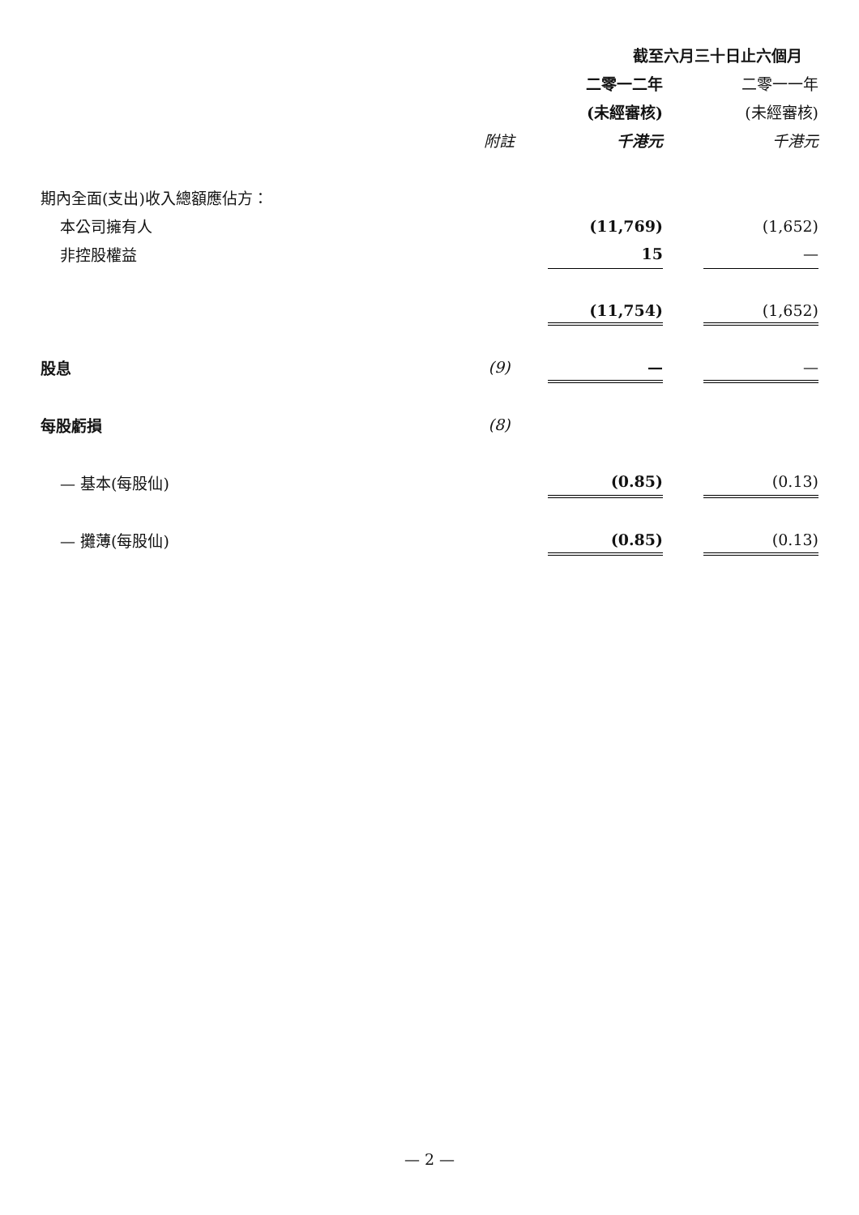| | | 截至六月三十日止六個月 | | |
| | | 二零一二年 | | 二零一一年 |
| | | (未經審核) | | (未經審核) |
| | 附註 | 千港元 | | 千港元 |
| 期內全面(支出)收入總額應佔方： | | | | |
| 本公司擁有人 | | (11,769) | | (1,652) |
| 非控股權益 | | 15 | | — |
| | | (11,754) | | (1,652) |
| 股息 | (9) | — | | — |
| 每股虧損 | (8) | | | |
| — 基本(每股仙) | | (0.85) | | (0.13) |
| — 攤薄(每股仙) | | (0.85) | | (0.13) |
— 2 —